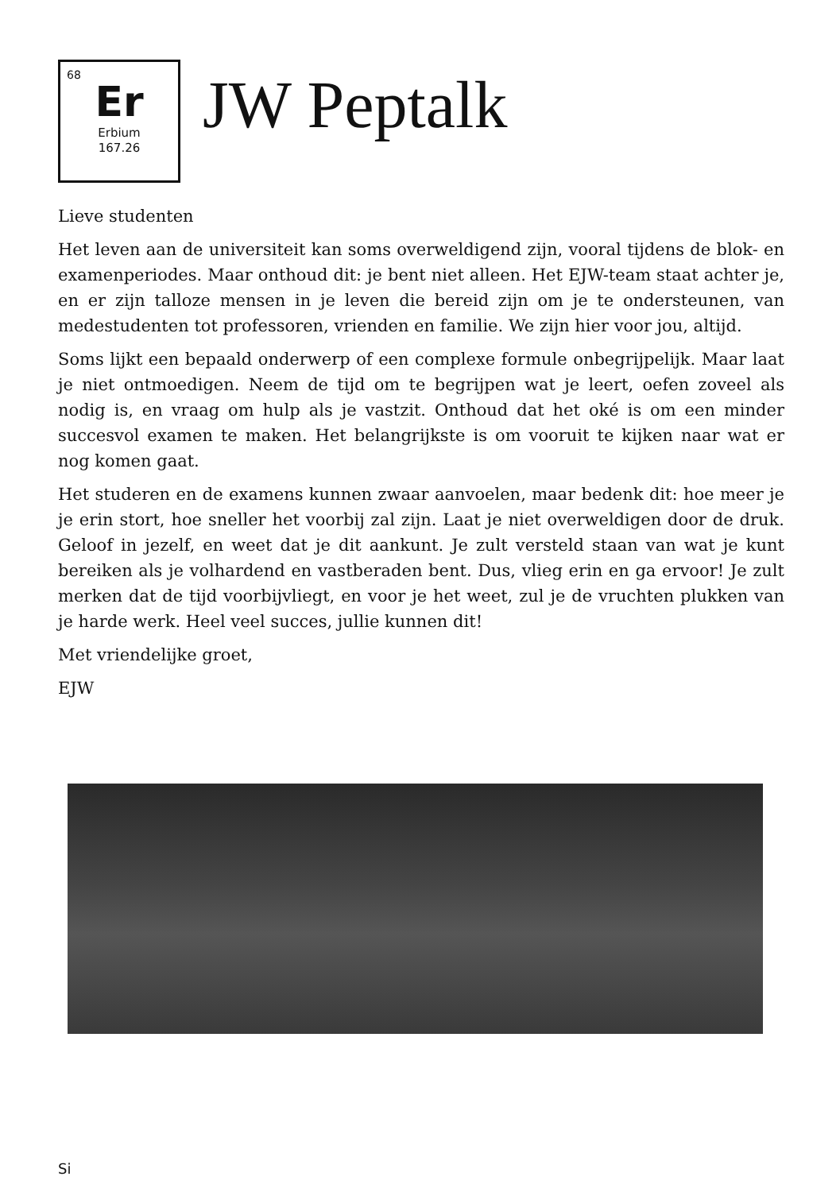68
Er
Erbium
167.26
JW Peptalk
Lieve studenten
Het leven aan de universiteit kan soms overweldigend zijn, vooral tijdens de blok- en examenperiodes. Maar onthoud dit: je bent niet alleen. Het EJW-team staat achter je, en er zijn talloze mensen in je leven die bereid zijn om je te ondersteunen, van medestudenten tot professoren, vrienden en familie. We zijn hier voor jou, altijd.
Soms lijkt een bepaald onderwerp of een complexe formule onbegrijpelijk. Maar laat je niet ontmoedigen. Neem de tijd om te begrijpen wat je leert, oefen zoveel als nodig is, en vraag om hulp als je vastzit. Onthoud dat het oké is om een minder succesvol examen te maken. Het belangrijkste is om vooruit te kijken naar wat er nog komen gaat.
Het studeren en de examens kunnen zwaar aanvoelen, maar bedenk dit: hoe meer je je erin stort, hoe sneller het voorbij zal zijn. Laat je niet overweldigen door de druk. Geloof in jezelf, en weet dat je dit aankunt. Je zult versteld staan van wat je kunt bereiken als je volhardend en vastberaden bent. Dus, vlieg erin en ga ervoor! Je zult merken dat de tijd voorbijvliegt, en voor je het weet, zul je de vruchten plukken van je harde werk. Heel veel succes, jullie kunnen dit!
Met vriendelijke groet,
EJW
Si